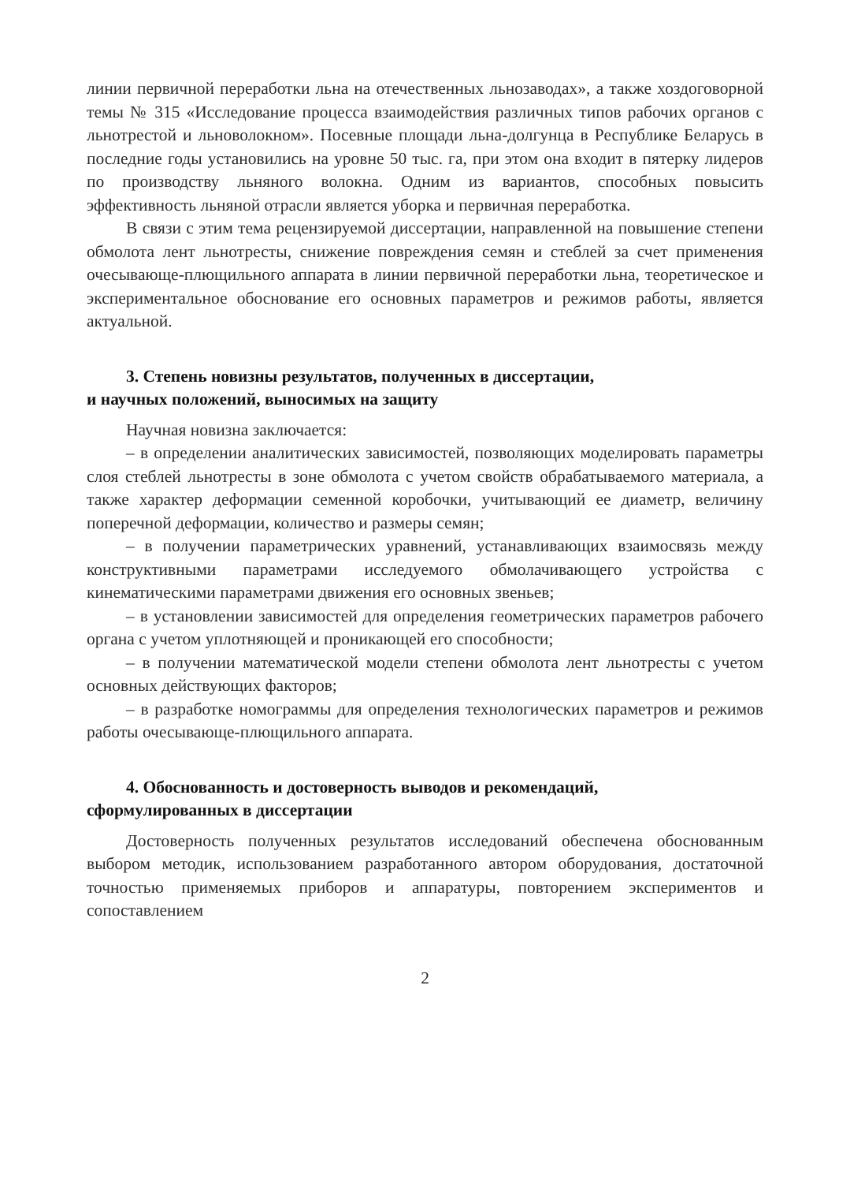линии первичной переработки льна на отечественных льнозаводах», а также хоздоговорной темы № 315 «Исследование процесса взаимодействия различных типов рабочих органов с льнотрестой и льноволокном». Посевные площади льна-долгунца в Республике Беларусь в последние годы установились на уровне 50 тыс. га, при этом она входит в пятерку лидеров по производству льняного волокна. Одним из вариантов, способных повысить эффективность льняной отрасли является уборка и первичная переработка.
В связи с этим тема рецензируемой диссертации, направленной на повышение степени обмолота лент льнотресты, снижение повреждения семян и стеблей за счет применения очесывающе-плющильного аппарата в линии первичной переработки льна, теоретическое и экспериментальное обоснование его основных параметров и режимов работы, является актуальной.
3. Степень новизны результатов, полученных в диссертации,
и научных положений, выносимых на защиту
Научная новизна заключается:
– в определении аналитических зависимостей, позволяющих моделировать параметры слоя стеблей льнотресты в зоне обмолота с учетом свойств обрабатываемого материала, а также характер деформации семенной коробочки, учитывающий ее диаметр, величину поперечной деформации, количество и размеры семян;
– в получении параметрических уравнений, устанавливающих взаимосвязь между конструктивными параметрами исследуемого обмолачивающего устройства с кинематическими параметрами движения его основных звеньев;
– в установлении зависимостей для определения геометрических параметров рабочего органа с учетом уплотняющей и проникающей его способности;
– в получении математической модели степени обмолота лент льнотресты с учетом основных действующих факторов;
– в разработке номограммы для определения технологических параметров и режимов работы очесывающе-плющильного аппарата.
4. Обоснованность и достоверность выводов и рекомендаций,
сформулированных в диссертации
Достоверность полученных результатов исследований обеспечена обоснованным выбором методик, использованием разработанного автором оборудования, достаточной точностью применяемых приборов и аппаратуры, повторением экспериментов и сопоставлением
2